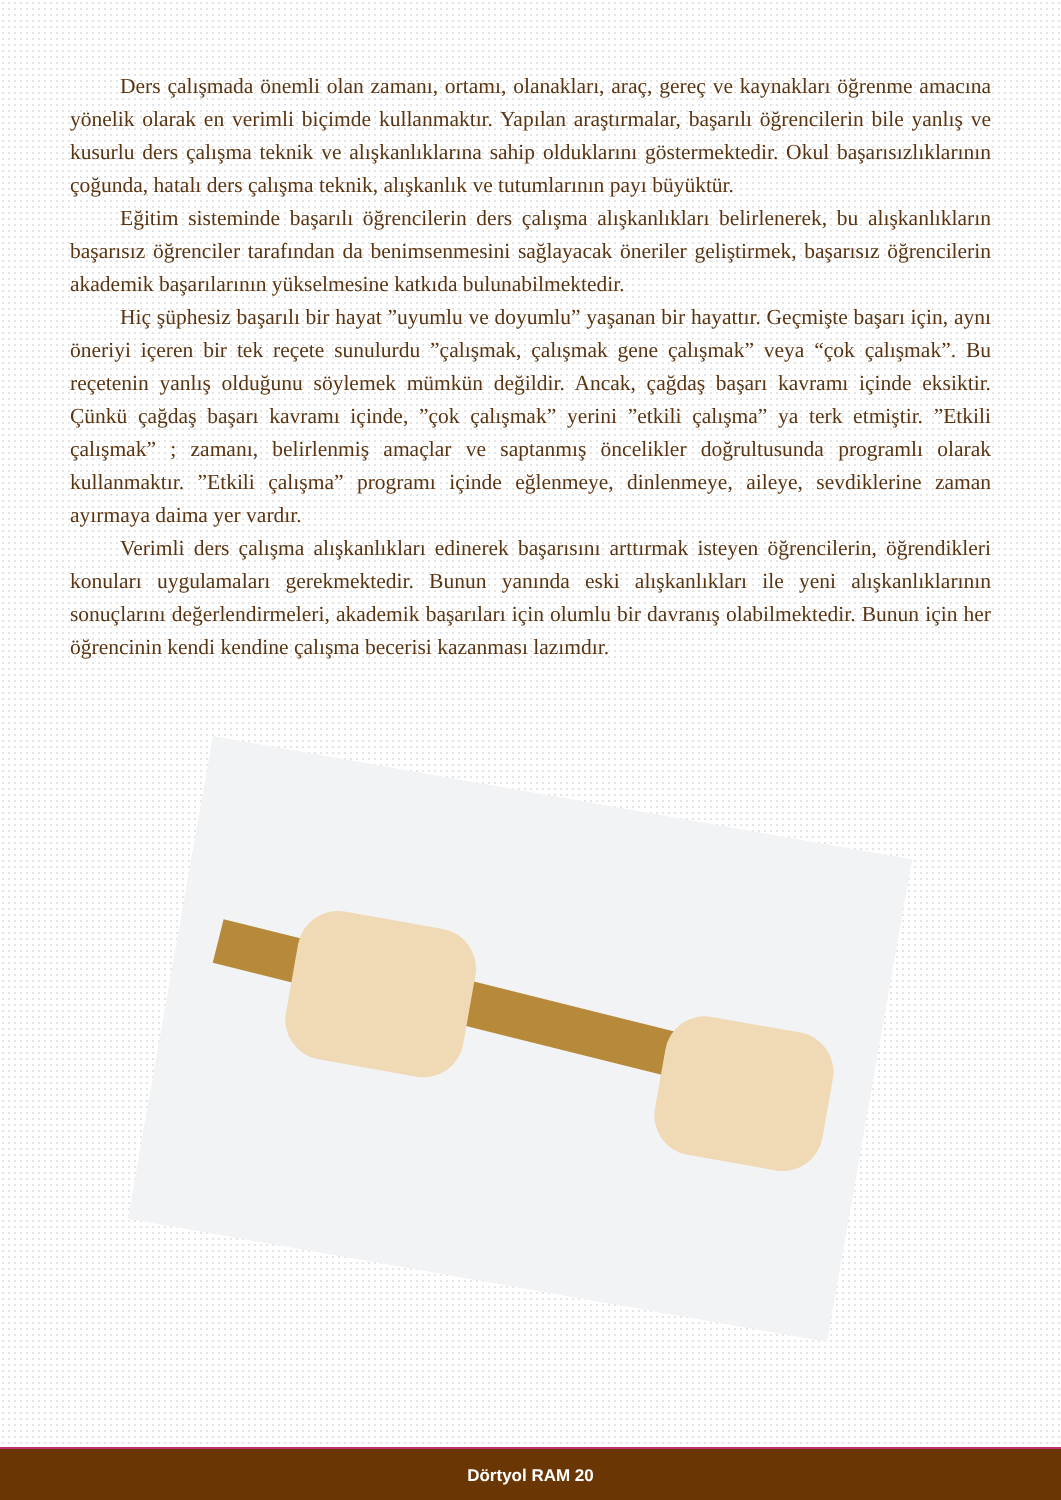Ders çalışmada önemli olan zamanı, ortamı, olanakları, araç, gereç ve kaynakları öğrenme amacına yönelik olarak en verimli biçimde kullanmaktır. Yapılan araştırmalar, başarılı öğrencilerin bile yanlış ve kusurlu ders çalışma teknik ve alışkanlıklarına sahip olduklarını göstermektedir. Okul başarısızlıklarının çoğunda, hatalı ders çalışma teknik, alışkanlık ve tutumlarının payı büyüktür.
Eğitim sisteminde başarılı öğrencilerin ders çalışma alışkanlıkları belirlenerek, bu alışkanlıkların başarısız öğrenciler tarafından da benimsenmesini sağlayacak öneriler geliştirmek, başarısız öğrencilerin akademik başarılarının yükselmesine katkıda bulunabilmektedir.
Hiç şüphesiz başarılı bir hayat ”uyumlu ve doyumlu” yaşanan bir hayattır. Geçmişte başarı için, aynı öneriyi içeren bir tek reçete sunulurdu ”çalışmak, çalışmak gene çalışmak” veya “çok çalışmak”. Bu reçetenin yanlış olduğunu söylemek mümkün değildir. Ancak, çağdaş başarı kavramı içinde eksiktir. Çünkü çağdaş başarı kavramı içinde, ”çok çalışmak” yerini ”etkili çalışma” ya terk etmiştir. ”Etkili çalışmak” ; zamanı, belirlenmiş amaçlar ve saptanmış öncelikler doğrultusunda programlı olarak kullanmaktır. ”Etkili çalışma” programı içinde eğlenmeye, dinlenmeye, aileye, sevdiklerine zaman ayırmaya daima yer vardır.
Verimli ders çalışma alışkanlıkları edinerek başarısını arttırmak isteyen öğrencilerin, öğrendikleri konuları uygulamaları gerekmektedir. Bunun yanında eski alışkanlıkları ile yeni alışkanlıklarının sonuçlarını değerlendirmeleri, akademik başarıları için olumlu bir davranış olabilmektedir. Bunun için her öğrencinin kendi kendine çalışma becerisi kazanması lazımdır.
Dörtyol RAM 20